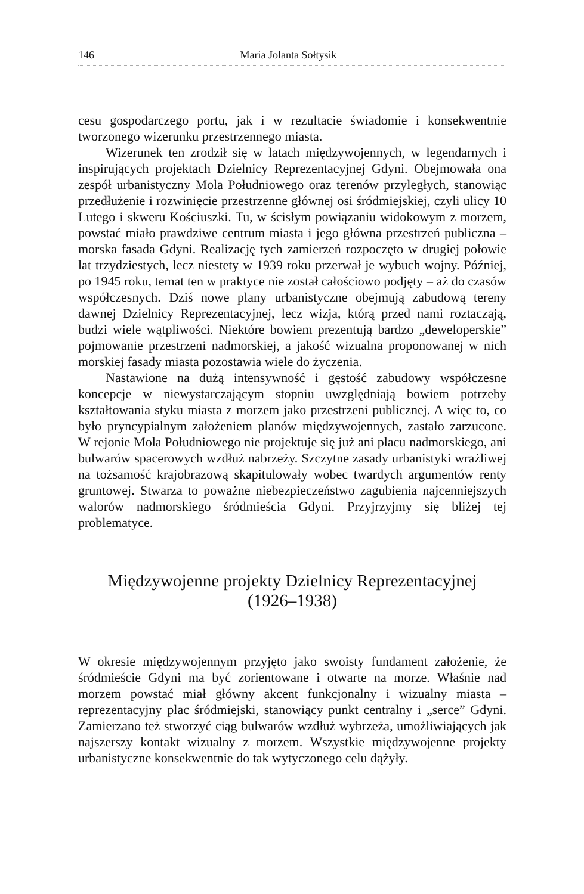146 Maria Jolanta Sołtysik
cesu gospodarczego portu, jak i w rezultacie świadomie i konsekwentnie tworzonego wizerunku przestrzennego miasta.
Wizerunek ten zrodził się w latach międzywojennych, w legendarnych i inspirujących projektach Dzielnicy Reprezentacyjnej Gdyni. Obejmowała ona zespół urbanistyczny Mola Południowego oraz terenów przyległych, stanowiąc przedłużenie i rozwinięcie przestrzenne głównej osi śródmiej­skiej, czyli ulicy 10 Lutego i skweru Kościuszki. Tu, w ścisłym powiąza­niu widokowym z morzem, powstać miało prawdziwe centrum miasta i jego główna przestrzeń publiczna – morska fasada Gdyni. Realizację tych zamierzeń rozpoczęto w drugiej połowie lat trzydziestych, lecz nie­stety w 1939 roku przerwał je wybuch wojny. Później, po 1945 roku, temat ten w praktyce nie został całościowo podjęty – aż do czasów współ­czesnych. Dziś nowe plany urbanistyczne obejmują zabudową tereny dawnej Dzielnicy Reprezentacyjnej, lecz wizja, którą przed nami rozta­czają, budzi wiele wątpliwości. Niektóre bowiem prezentują bardzo „dewe­loperskie” pojmowanie przestrzeni nadmorskiej, a jakość wizualna pro­ponowanej w nich morskiej fasady miasta pozostawia wiele do życzenia.
Nastawione na dużą intensywność i gęstość zabudowy współczesne koncepcje w niewystarczającym stopniu uwzględniają bowiem potrzeby kształtowania styku miasta z morzem jako przestrzeni publicznej. A więc to, co było pryncypialnym założeniem planów międzywojennych, zastało zarzucone. W rejonie Mola Południowego nie projektuje się już ani placu nadmorskiego, ani bulwarów spacerowych wzdłuż nabrzeży. Szczytne zasady urbanistyki wrażliwej na tożsamość krajobrazową skapitulowały wobec twardych argumentów renty gruntowej. Stwarza to poważne nie­bezpieczeństwo zagubienia najcenniejszych walorów nadmorskiego śród­mieścia Gdyni. Przyjrzyjmy się bliżej tej problematyce.
Międzywojenne projekty Dzielnicy Reprezentacyjnej
(1926–1938)
W okresie międzywojennym przyjęto jako swoisty fundament założenie, że śródmieście Gdyni ma być zorientowane i otwarte na morze. Właśnie nad morzem powstać miał główny akcent funkcjonalny i wizualny miasta – reprezentacyjny plac śródmiejski, stanowiący punkt centralny i „serce” Gdyni. Zamierzano też stworzyć ciąg bulwarów wzdłuż wybrzeża, umoż­liwiających jak najszerszy kontakt wizualny z morzem. Wszystkie mię­dzywojenne projekty urbanistyczne konsekwentnie do tak wytyczonego celu dążyły.